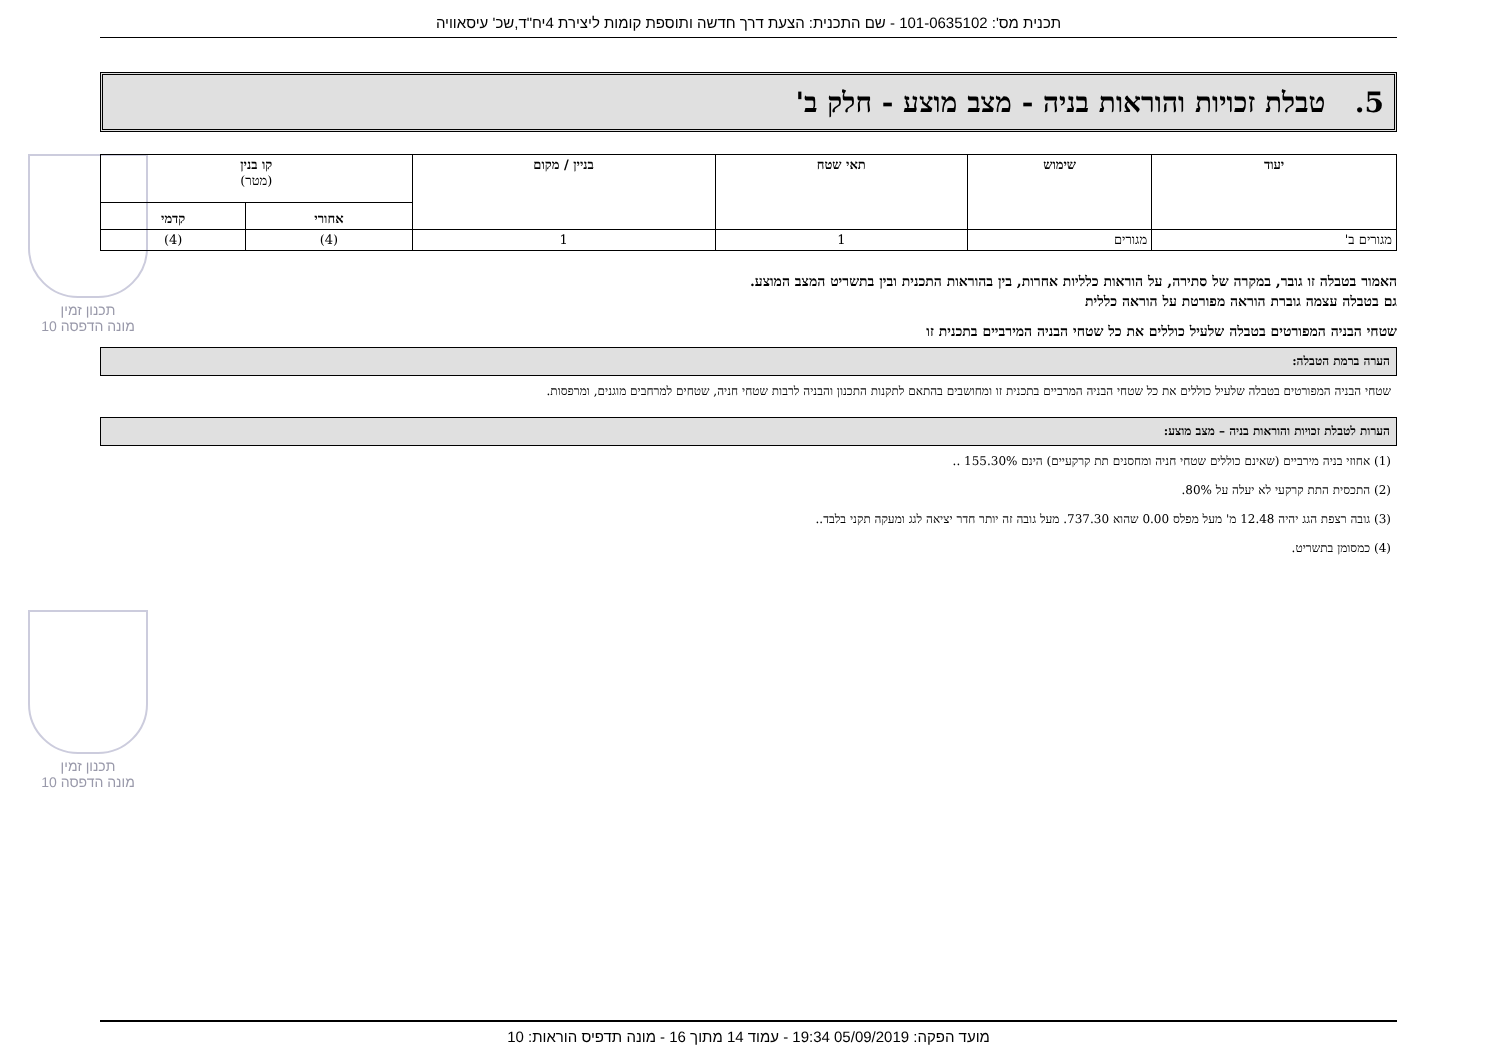תכנית מס': 101-0635102 - שם התכנית: הצעת דרך חדשה ותוספת קומות ליצירת 4יח"ד,שכ' עיסאוויה
תכנון זמין
מונה הדפסה 10
תכנון זמין
מונה הדפסה 10
5. טבלת זכויות והוראות בניה - מצב מוצע - חלק ב'
| יעוד | שימוש | תאי שטח | בניין / מקום | קו בנין (מטר) | |
| --- | --- | --- | --- | --- | --- |
| | | | | אחורי | קדמי |
| מגורים ב' | מגורים | 1 | 1 | (4) | (4) |
האמור בטבלה זו גובר, במקרה של סתירה, על הוראות כלליות אחרות, בין בהוראות התכנית ובין בתשריט המצב המוצע.
גם בטבלה עצמה גוברת הוראה מפורטת על הוראה כללית
שטחי הבניה המפורטים בטבלה שלעיל כוללים את כל שטחי הבניה המירביים בתכנית זו
הערה ברמת הטבלה:
שטחי הבניה המפורטים בטבלה שלעיל כוללים את כל שטחי הבניה המרביים בתכנית זו ומחושבים בהתאם לתקנות התכנון והבניה לרבות שטחי חניה, שטחים למרחבים מוגנים, ומרפסות.
הערות לטבלת זכויות והוראות בניה – מצב מוצע:
(1) אחוזי בניה מירביים (שאינם כוללים שטחי חניה ומחסנים תת קרקעיים) הינם 155.30% ..
(2) התכסית התת קרקעי לא יעלה על 80%.
(3) גובה רצפת הגג יהיה 12.48 מ' מעל מפלס 0.00 שהוא 737.30. מעל גובה זה יותר חדר יציאה לגג ומעקה תקני בלבד..
(4) כמסומן בתשריט.
מועד הפקה: 05/09/2019 19:34 - עמוד 14 מתוך 16 - מונה תדפיס הוראות: 10